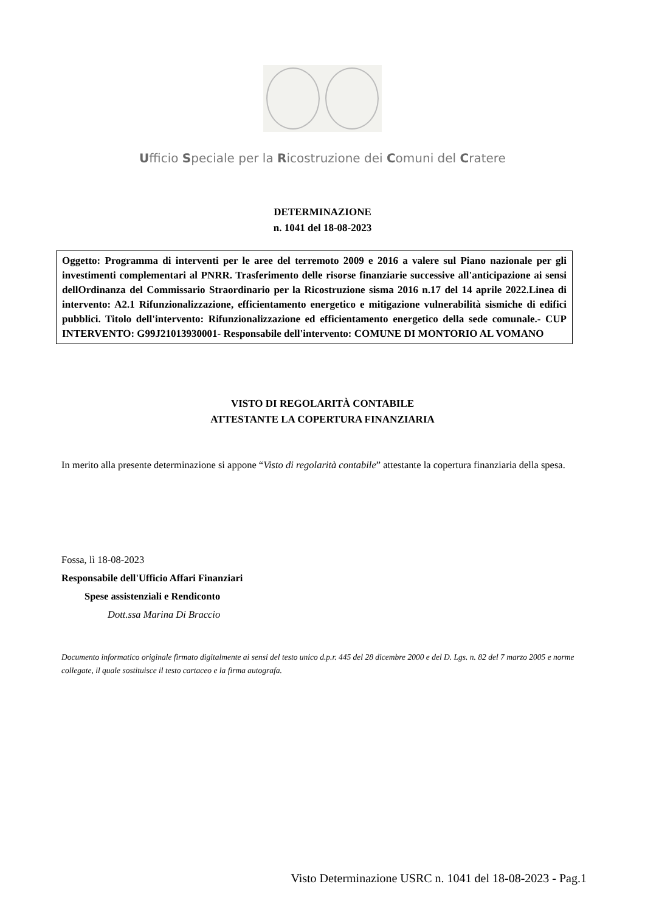Ufficio Speciale per la Ricostruzione dei Comuni del Cratere
DETERMINAZIONE
n. 1041 del 18-08-2023
Oggetto: Programma di interventi per le aree del terremoto 2009 e 2016 a valere sul Piano nazionale per gli investimenti complementari al PNRR. Trasferimento delle risorse finanziarie successive all'anticipazione ai sensi dellOrdinanza del Commissario Straordinario per la Ricostruzione sisma 2016 n.17 del 14 aprile 2022.Linea di intervento: A2.1 Rifunzionalizzazione, efficientamento energetico e mitigazione vulnerabilità sismiche di edifici pubblici. Titolo dell'intervento: Rifunzionalizzazione ed efficientamento energetico della sede comunale.- CUP INTERVENTO: G99J21013930001- Responsabile dell'intervento: COMUNE DI MONTORIO AL VOMANO
VISTO DI REGOLARITÀ CONTABILE
ATTESTANTE LA COPERTURA FINANZIARIA
In merito alla presente determinazione si appone “Visto di regolarità contabile” attestante la copertura finanziaria della spesa.
Fossa, lì 18-08-2023
Responsabile dell'Ufficio Affari Finanziari
Spese assistenziali e Rendiconto
Dott.ssa Marina Di Braccio
Documento informatico originale firmato digitalmente ai sensi del testo unico d.p.r. 445 del 28 dicembre 2000 e del D. Lgs. n. 82 del 7 marzo 2005 e norme collegate, il quale sostituisce il testo cartaceo e la firma autografa.
Visto Determinazione USRC n. 1041 del 18-08-2023 - Pag.1